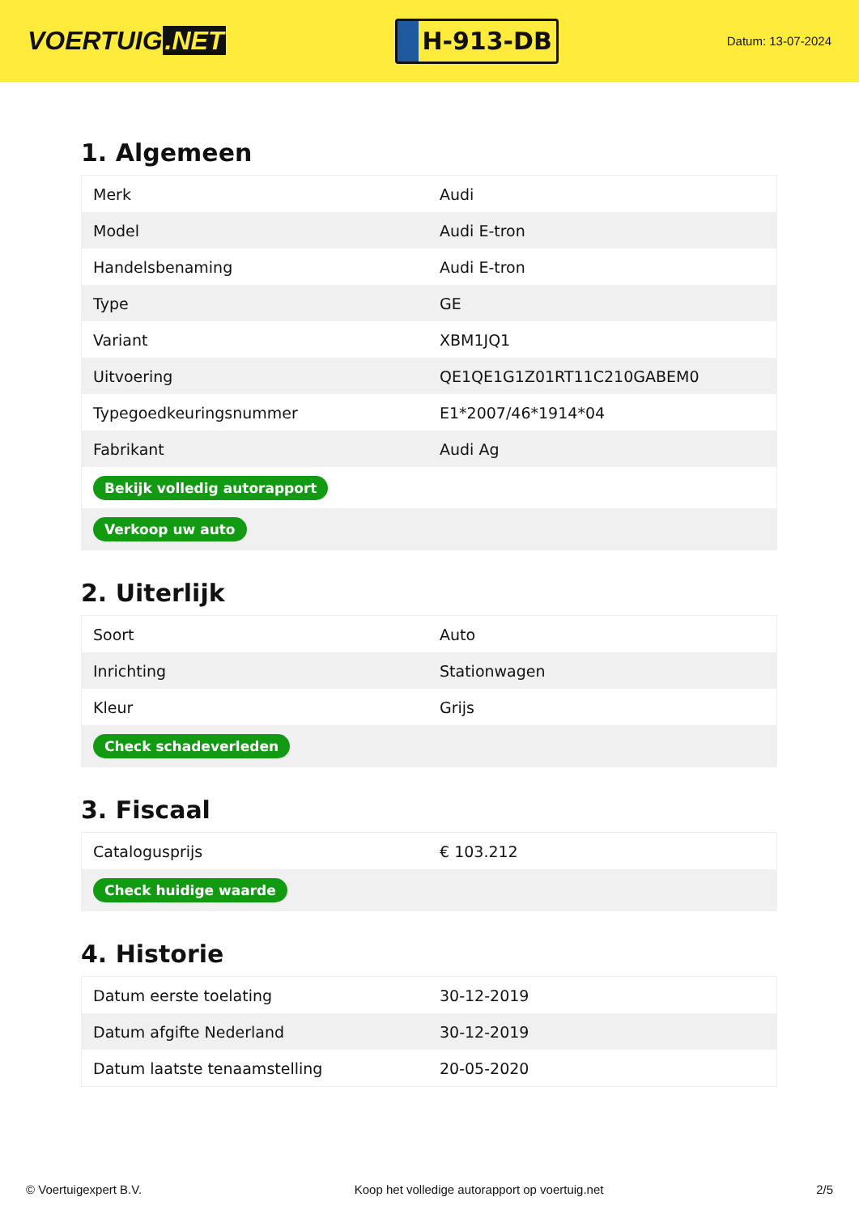VOERTUIG.NET
H-913-DB
Datum: 13-07-2024
1. Algemeen
| Merk | Audi |
| Model | Audi E-tron |
| Handelsbenaming | Audi E-tron |
| Type | GE |
| Variant | XBM1JQ1 |
| Uitvoering | QE1QE1G1Z01RT11C210GABEM0 |
| Typegoedkeuringsnummer | E1*2007/46*1914*04 |
| Fabrikant | Audi Ag |
| Bekijk volledig autorapport | |
| Verkoop uw auto | |
2. Uiterlijk
| Soort | Auto |
| Inrichting | Stationwagen |
| Kleur | Grijs |
| Check schadeverleden | |
3. Fiscaal
| Catalogusprijs | € 103.212 |
| Check huidige waarde | |
4. Historie
| Datum eerste toelating | 30-12-2019 |
| Datum afgifte Nederland | 30-12-2019 |
| Datum laatste tenaamstelling | 20-05-2020 |
© Voertuigexpert B.V. Koop het volledige autorapport op voertuig.net 2/5